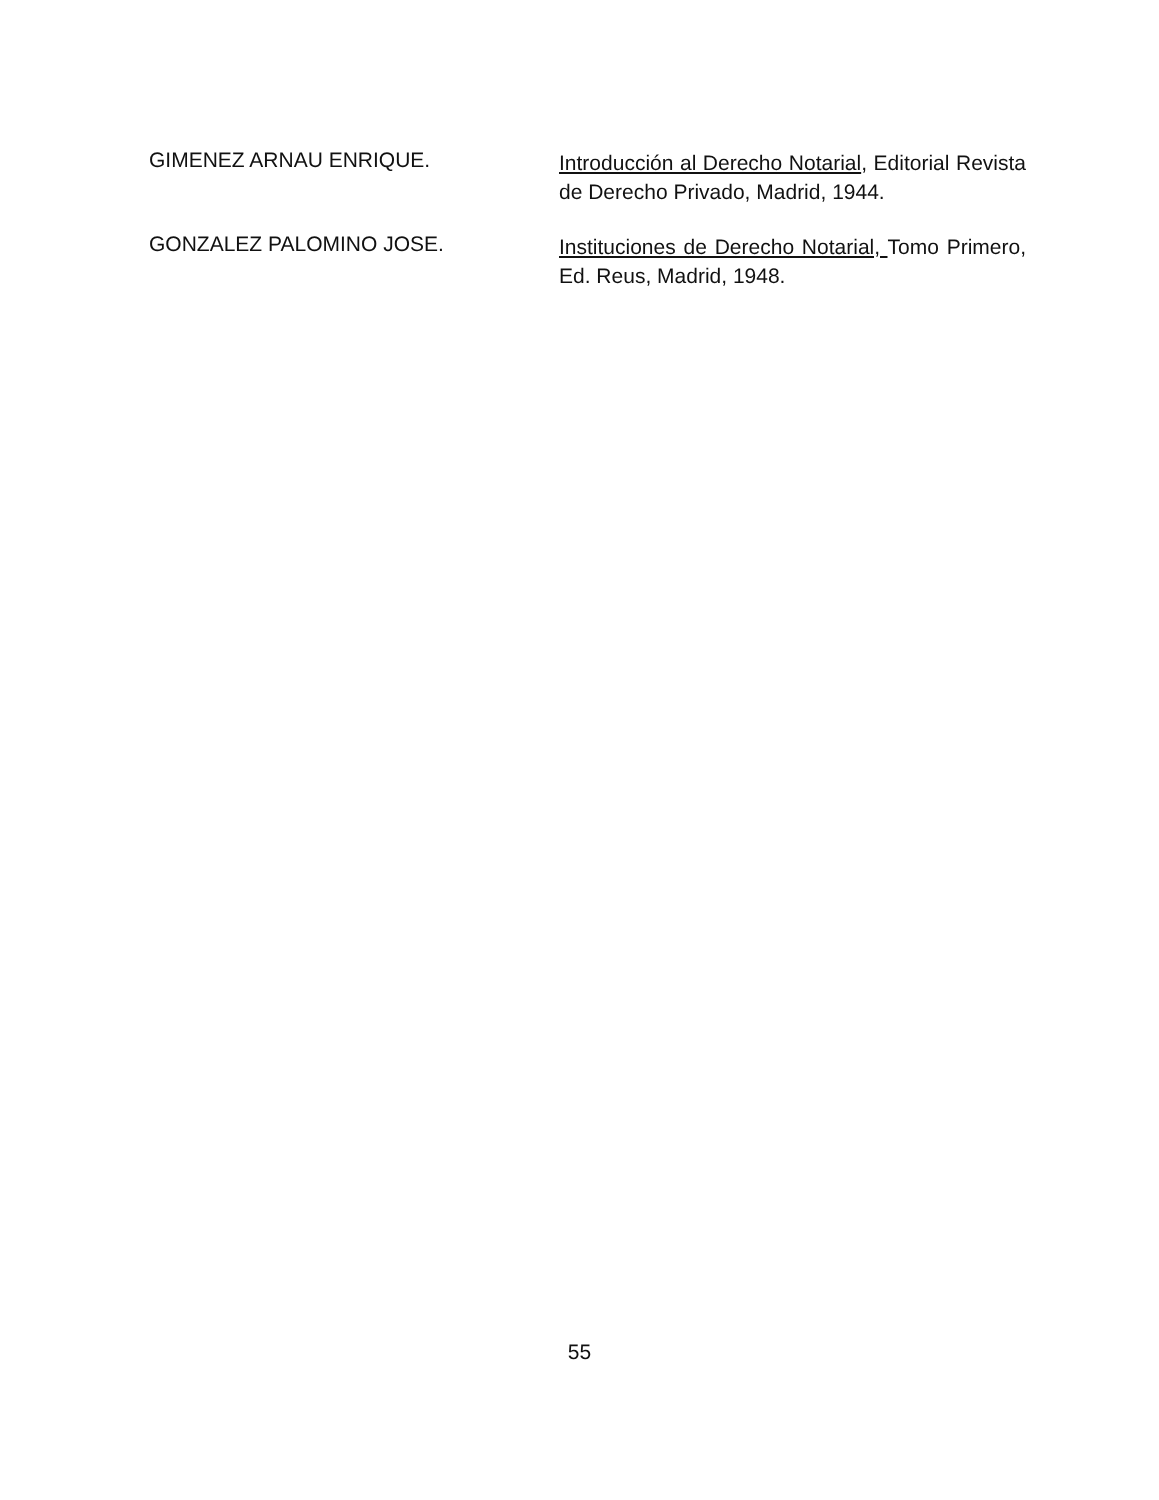GIMENEZ ARNAU ENRIQUE.
Introducción al Derecho Notarial, Editorial Revista de Derecho Privado, Madrid, 1944.
GONZALEZ PALOMINO JOSE.
Instituciones de Derecho Notarial, Tomo Primero, Ed. Reus, Madrid, 1948.
55